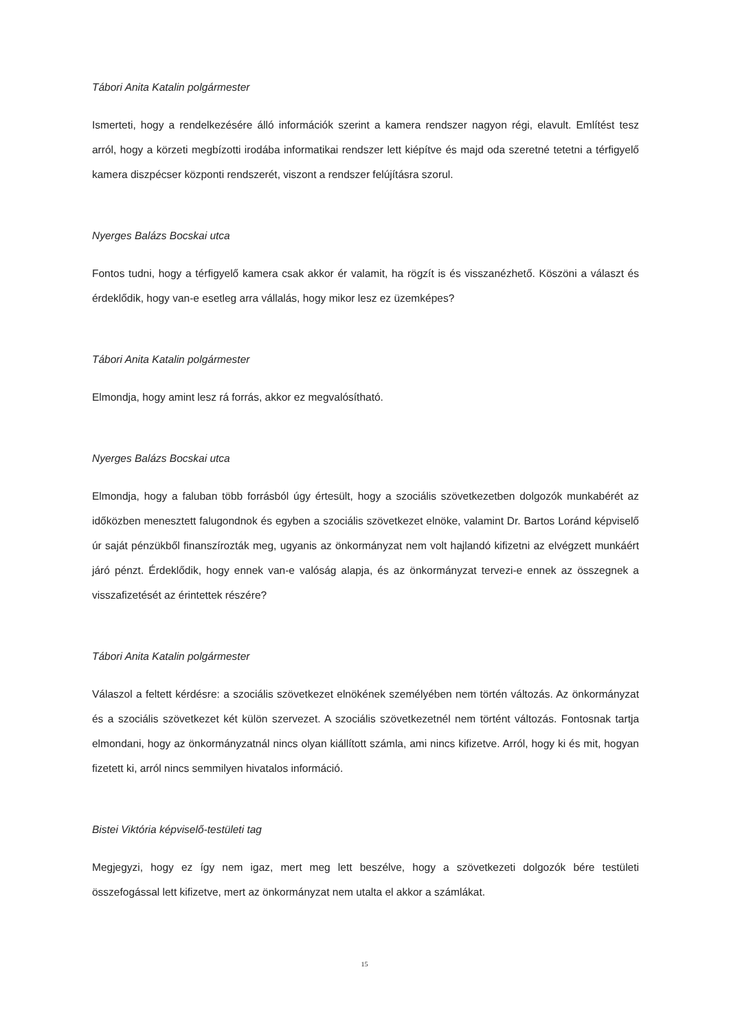Tábori Anita Katalin polgármester
Ismerteti, hogy a rendelkezésére álló információk szerint a kamera rendszer nagyon régi, elavult. Említést tesz arról, hogy a körzeti megbízotti irodába informatikai rendszer lett kiépítve és majd oda szeretné tetetni a térfigyelő kamera diszpécser központi rendszerét, viszont a rendszer felújításra szorul.
Nyerges Balázs Bocskai utca
Fontos tudni, hogy a térfigyelő kamera csak akkor ér valamit, ha rögzít is és visszanézhető. Köszöni a választ és érdeklődik, hogy van-e esetleg arra vállalás, hogy mikor lesz ez üzemképes?
Tábori Anita Katalin polgármester
Elmondja, hogy amint lesz rá forrás, akkor ez megvalósítható.
Nyerges Balázs Bocskai utca
Elmondja, hogy a faluban több forrásból úgy értesült, hogy a szociális szövetkezetben dolgozók munkabérét az időközben menesztett falugondnok és egyben a szociális szövetkezet elnöke, valamint Dr. Bartos Loránd képviselő úr saját pénzükből finanszírozták meg, ugyanis az önkormányzat nem volt hajlandó kifizetni az elvégzett munkáért járó pénzt. Érdeklődik, hogy ennek van-e valóság alapja, és az önkormányzat tervezi-e ennek az összegnek a visszafizetését az érintettek részére?
Tábori Anita Katalin polgármester
Válaszol a feltett kérdésre: a szociális szövetkezet elnökének személyében nem történ változás. Az önkormányzat és a szociális szövetkezet két külön szervezet. A szociális szövetkezetnél nem történt változás. Fontosnak tartja elmondani, hogy az önkormányzatnál nincs olyan kiállított számla, ami nincs kifizetve. Arról, hogy ki és mit, hogyan fizetett ki, arról nincs semmilyen hivatalos információ.
Bistei Viktória képviselő-testületi tag
Megjegyzi, hogy ez így nem igaz, mert meg lett beszélve, hogy a szövetkezeti dolgozók bére testületi összefogással lett kifizetve, mert az önkormányzat nem utalta el akkor a számlákat.
15